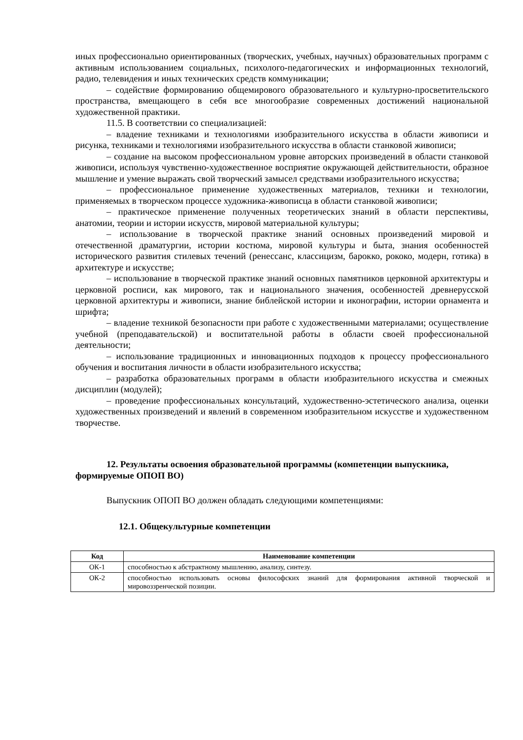иных профессионально ориентированных (творческих, учебных, научных) образовательных программ с активным использованием социальных, психолого-педагогических и информационных технологий, радио, телевидения и иных технических средств коммуникации;
– содействие формированию общемирового образовательного и культурно-просветительского пространства, вмещающего в себя все многообразие современных достижений национальной художественной практики.
11.5. В соответствии со специализацией:
– владение техниками и технологиями изобразительного искусства в области живописи и рисунка, техниками и технологиями изобразительного искусства в области станковой живописи;
– создание на высоком профессиональном уровне авторских произведений в области станковой живописи, используя чувственно-художественное восприятие окружающей действительности, образное мышление и умение выражать свой творческий замысел средствами изобразительного искусства;
– профессиональное применение художественных материалов, техники и технологии, применяемых в творческом процессе художника-живописца в области станковой живописи;
– практическое применение полученных теоретических знаний в области перспективы, анатомии, теории и истории искусств, мировой материальной культуры;
– использование в творческой практике знаний основных произведений мировой и отечественной драматургии, истории костюма, мировой культуры и быта, знания особенностей исторического развития стилевых течений (ренессанс, классицизм, барокко, рококо, модерн, готика) в архитектуре и искусстве;
– использование в творческой практике знаний основных памятников церковной архитектуры и церковной росписи, как мирового, так и национального значения, особенностей древнерусской церковной архитектуры и живописи, знание библейской истории и иконографии, истории орнамента и шрифта;
– владение техникой безопасности при работе с художественными материалами; осуществление учебной (преподавательской) и воспитательной работы в области своей профессиональной деятельности;
– использование традиционных и инновационных подходов к процессу профессионального обучения и воспитания личности в области изобразительного искусства;
– разработка образовательных программ в области изобразительного искусства и смежных дисциплин (модулей);
– проведение профессиональных консультаций, художественно-эстетического анализа, оценки художественных произведений и явлений в современном изобразительном искусстве и художественном творчестве.
12. Результаты освоения образовательной программы (компетенции выпускника, формируемые ОПОП ВО)
Выпускник ОПОП ВО должен обладать следующими компетенциями:
12.1. Общекультурные компетенции
| Код | Наименование компетенции |
| --- | --- |
| ОК-1 | способностью к абстрактному мышлению, анализу, синтезу. |
| ОК-2 | способностью использовать основы философских знаний для формирования активной творческой и мировоззренческой позиции. |